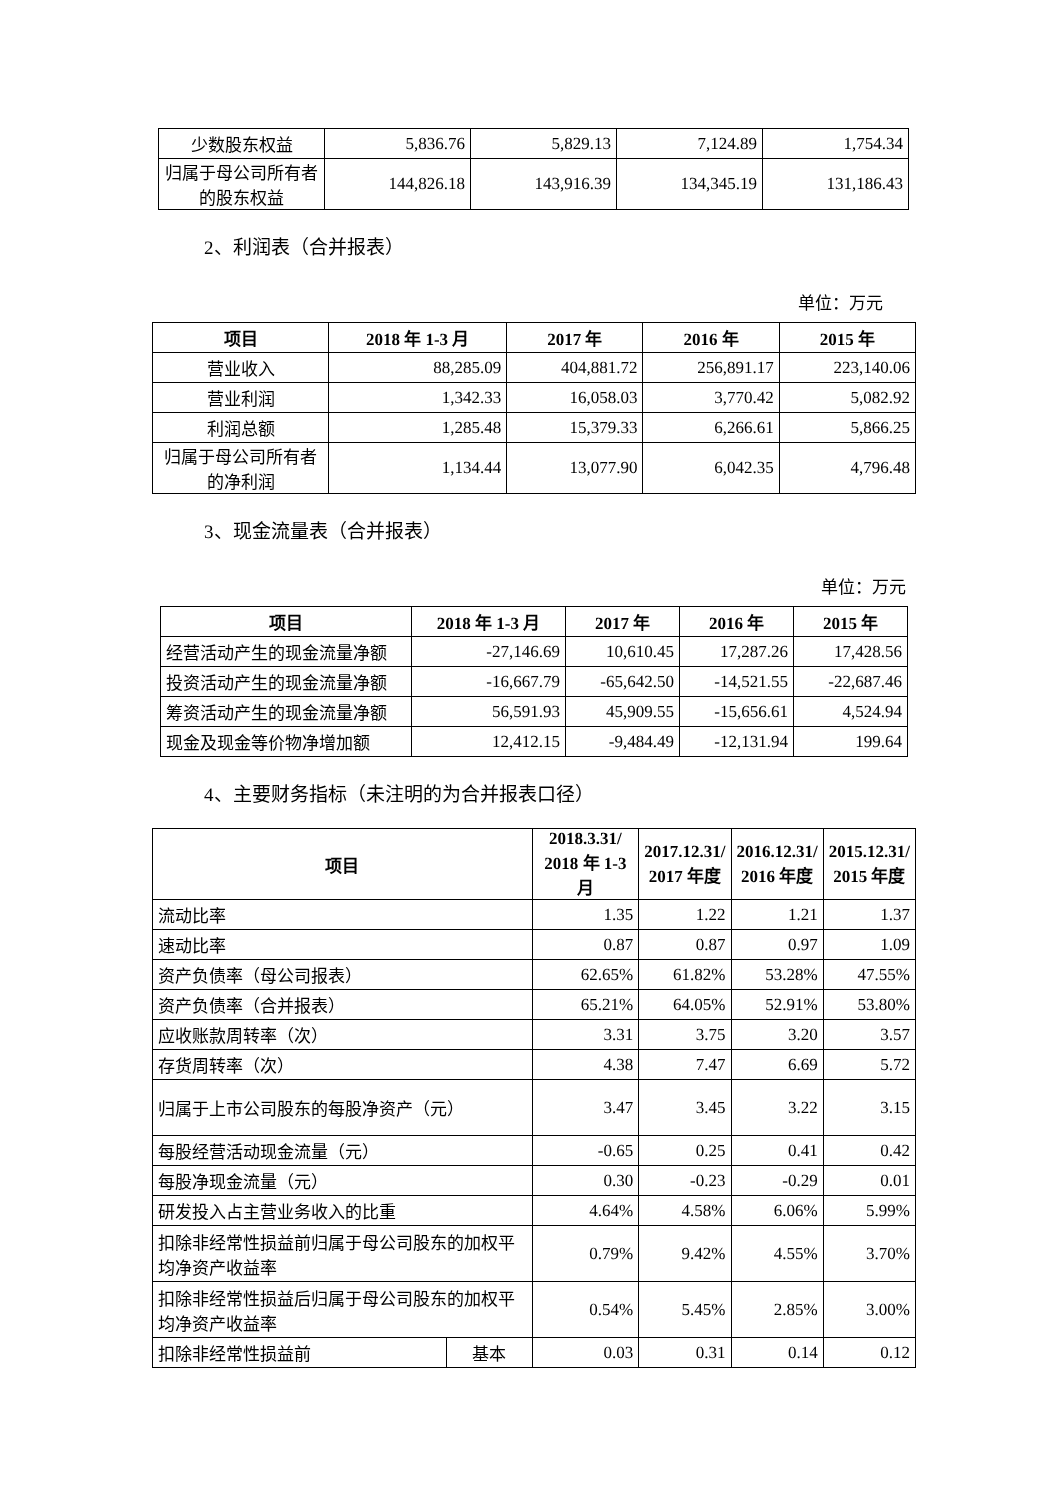| 少数股东权益 | 5,836.76 | 5,829.13 | 7,124.89 | 1,754.34 |
| 归属于母公司所有者的股东权益 | 144,826.18 | 143,916.39 | 134,345.19 | 131,186.43 |
2、利润表（合并报表）
单位：万元
| 项目 | 2018 年 1-3 月 | 2017 年 | 2016 年 | 2015 年 |
| --- | --- | --- | --- | --- |
| 营业收入 | 88,285.09 | 404,881.72 | 256,891.17 | 223,140.06 |
| 营业利润 | 1,342.33 | 16,058.03 | 3,770.42 | 5,082.92 |
| 利润总额 | 1,285.48 | 15,379.33 | 6,266.61 | 5,866.25 |
| 归属于母公司所有者的净利润 | 1,134.44 | 13,077.90 | 6,042.35 | 4,796.48 |
3、现金流量表（合并报表）
单位：万元
| 项目 | 2018 年 1-3 月 | 2017 年 | 2016 年 | 2015 年 |
| --- | --- | --- | --- | --- |
| 经营活动产生的现金流量净额 | -27,146.69 | 10,610.45 | 17,287.26 | 17,428.56 |
| 投资活动产生的现金流量净额 | -16,667.79 | -65,642.50 | -14,521.55 | -22,687.46 |
| 筹资活动产生的现金流量净额 | 56,591.93 | 45,909.55 | -15,656.61 | 4,524.94 |
| 现金及现金等价物净增加额 | 12,412.15 | -9,484.49 | -12,131.94 | 199.64 |
4、主要财务指标（未注明的为合并报表口径）
| 项目 | | 2018.3.31/ 2018 年 1-3 月 | 2017.12.31/ 2017 年度 | 2016.12.31/ 2016 年度 | 2015.12.31/ 2015 年度 |
| --- | --- | --- | --- | --- | --- |
| 流动比率 | | 1.35 | 1.22 | 1.21 | 1.37 |
| 速动比率 | | 0.87 | 0.87 | 0.97 | 1.09 |
| 资产负债率（母公司报表） | | 62.65% | 61.82% | 53.28% | 47.55% |
| 资产负债率（合并报表） | | 65.21% | 64.05% | 52.91% | 53.80% |
| 应收账款周转率（次） | | 3.31 | 3.75 | 3.20 | 3.57 |
| 存货周转率（次） | | 4.38 | 7.47 | 6.69 | 5.72 |
| 归属于上市公司股东的每股净资产（元） | | 3.47 | 3.45 | 3.22 | 3.15 |
| 每股经营活动现金流量（元） | | -0.65 | 0.25 | 0.41 | 0.42 |
| 每股净现金流量（元） | | 0.30 | -0.23 | -0.29 | 0.01 |
| 研发投入占主营业务收入的比重 | | 4.64% | 4.58% | 6.06% | 5.99% |
| 扣除非经常性损益前归属于母公司股东的加权平均净资产收益率 | | 0.79% | 9.42% | 4.55% | 3.70% |
| 扣除非经常性损益后归属于母公司股东的加权平均净资产收益率 | | 0.54% | 5.45% | 2.85% | 3.00% |
| 扣除非经常性损益前 | 基本 | 0.03 | 0.31 | 0.14 | 0.12 |